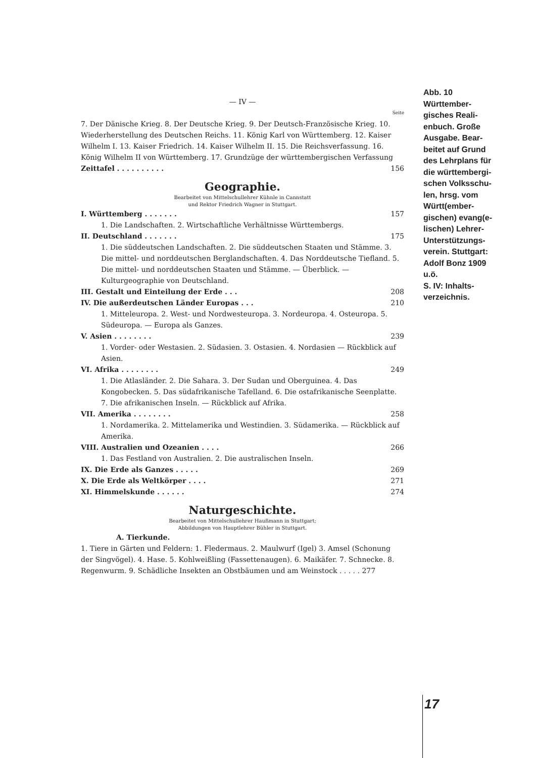— IV —
Seite
7. Der Dänische Krieg. 8. Der Deutsche Krieg. 9. Der Deutsch-Französische Krieg. 10. Wiederherstellung des Deutschen Reichs. 11. König Karl von Württemberg. 12. Kaiser Wilhelm I. 13. Kaiser Friedrich. 14. Kaiser Wilhelm II. 15. Die Reichsverfassung. 16. König Wilhelm II von Württemberg. 17. Grundzüge der württembergischen Verfassung
Zeittafel . . . . . . . . . . 156
Geographie.
Bearbeitet von Mittelschullehrer Kühnle in Cannstatt
und Rektor Friedrich Wagner in Stuttgart.
I. Württemberg . . . . . . . 157
1. Die Landschaften. 2. Wirtschaftliche Verhältnisse Württembergs.
II. Deutschland . . . . . . . 175
1. Die süddeutschen Landschaften. 2. Die süddeutschen Staaten und Stämme. 3. Die mittel- und norddeutschen Berglandschaften. 4. Das Norddeutsche Tiefland. 5. Die mittel- und norddeutschen Staaten und Stämme. — Überblick. — Kulturgeographie von Deutschland.
III. Gestalt und Einteilung der Erde . . . 208
IV. Die außerdeutschen Länder Europas . . . 210
1. Mitteleuropa. 2. West- und Nordwesteuropa. 3. Nordeuropa. 4. Osteuropa. 5. Südeuropa. — Europa als Ganzes.
V. Asien . . . . . . . . 239
1. Vorder- oder Westasien. 2. Südasien. 3. Ostasien. 4. Nordasien — Rückblick auf Asien.
VI. Afrika . . . . . . . . 249
1. Die Atlasländer. 2. Die Sahara. 3. Der Sudan und Oberguinea. 4. Das Kongobecken. 5. Das südafrikanische Tafelland. 6. Die ostafrikanische Seenplatte. 7. Die afrikanischen Inseln. — Rückblick auf Afrika.
VII. Amerika . . . . . . . . 258
1. Nordamerika. 2. Mittelamerika und Westindien. 3. Südamerika. — Rückblick auf Amerika.
VIII. Australien und Ozeanien . . . . 266
1. Das Festland von Australien. 2. Die australischen Inseln.
IX. Die Erde als Ganzes . . . . . 269
X. Die Erde als Weltkörper . . . . 271
XI. Himmelskunde . . . . . . 274
Naturgeschichte.
Bearbeitet von Mittelschullehrer Haußmann in Stuttgart;
Abbildungen von Hauptlehrer Bühler in Stuttgart.
A. Tierkunde.
1. Tiere in Gärten und Feldern: 1. Fledermaus. 2. Maulwurf (Igel) 3. Amsel (Schonung der Singvögel). 4. Hase. 5. Kohlweißling (Fassettenaugen). 6. Maikäfer. 7. Schnecke. 8. Regenwurm. 9. Schädliche Insekten an Obstbäumen und am Weinstock . . . . . 277
Abb. 10
Württember-
gisches Reali-
enbuch. Große
Ausgabe. Bear-
beitet auf Grund
des Lehrplans für
die württembergi-
schen Volksschu-
len, hrsg. vom
Württ(ember-
gischen) evang(e-
lischen) Lehrer-
Unterstützungs-
verein. Stuttgart:
Adolf Bonz 1909
u.ö.
S. IV: Inhalts-
verzeichnis.
17